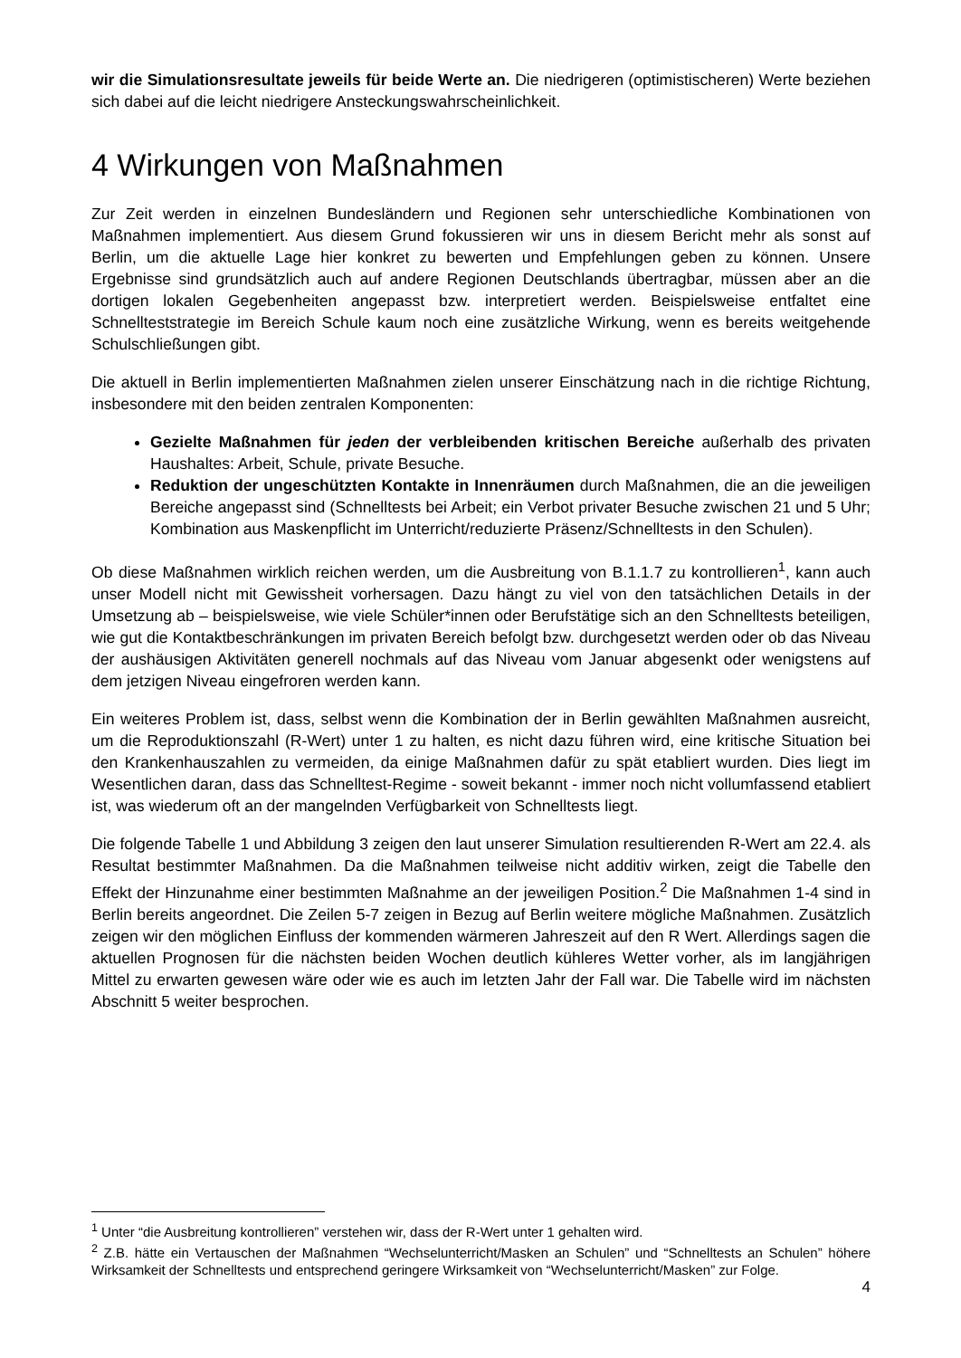wir die Simulationsresultate jeweils für beide Werte an. Die niedrigeren (optimistischeren) Werte beziehen sich dabei auf die leicht niedrigere Ansteckungswahrscheinlichkeit.
4 Wirkungen von Maßnahmen
Zur Zeit werden in einzelnen Bundesländern und Regionen sehr unterschiedliche Kombinationen von Maßnahmen implementiert. Aus diesem Grund fokussieren wir uns in diesem Bericht mehr als sonst auf Berlin, um die aktuelle Lage hier konkret zu bewerten und Empfehlungen geben zu können. Unsere Ergebnisse sind grundsätzlich auch auf andere Regionen Deutschlands übertragbar, müssen aber an die dortigen lokalen Gegebenheiten angepasst bzw. interpretiert werden. Beispielsweise entfaltet eine Schnellteststrategie im Bereich Schule kaum noch eine zusätzliche Wirkung, wenn es bereits weitgehende Schulschließungen gibt.
Die aktuell in Berlin implementierten Maßnahmen zielen unserer Einschätzung nach in die richtige Richtung, insbesondere mit den beiden zentralen Komponenten:
Gezielte Maßnahmen für jeden der verbleibenden kritischen Bereiche außerhalb des privaten Haushaltes: Arbeit, Schule, private Besuche.
Reduktion der ungeschützten Kontakte in Innenräumen durch Maßnahmen, die an die jeweiligen Bereiche angepasst sind (Schnelltests bei Arbeit; ein Verbot privater Besuche zwischen 21 und 5 Uhr; Kombination aus Maskenpflicht im Unterricht/reduzierte Präsenz/Schnelltests in den Schulen).
Ob diese Maßnahmen wirklich reichen werden, um die Ausbreitung von B.1.1.7 zu kontrollieren<sup>1</sup>, kann auch unser Modell nicht mit Gewissheit vorhersagen. Dazu hängt zu viel von den tatsächlichen Details in der Umsetzung ab – beispielsweise, wie viele Schüler*innen oder Berufstätige sich an den Schnelltests beteiligen, wie gut die Kontaktbeschränkungen im privaten Bereich befolgt bzw. durchgesetzt werden oder ob das Niveau der aushäusigen Aktivitäten generell nochmals auf das Niveau vom Januar abgesenkt oder wenigstens auf dem jetzigen Niveau eingefroren werden kann.
Ein weiteres Problem ist, dass, selbst wenn die Kombination der in Berlin gewählten Maßnahmen ausreicht, um die Reproduktionszahl (R-Wert) unter 1 zu halten, es nicht dazu führen wird, eine kritische Situation bei den Krankenhauszahlen zu vermeiden, da einige Maßnahmen dafür zu spät etabliert wurden. Dies liegt im Wesentlichen daran, dass das Schnelltest-Regime - soweit bekannt - immer noch nicht vollumfassend etabliert ist, was wiederum oft an der mangelnden Verfügbarkeit von Schnelltests liegt.
Die folgende Tabelle 1 und Abbildung 3 zeigen den laut unserer Simulation resultierenden R-Wert am 22.4. als Resultat bestimmter Maßnahmen. Da die Maßnahmen teilweise nicht additiv wirken, zeigt die Tabelle den Effekt der Hinzunahme einer bestimmten Maßnahme an der jeweiligen Position.<sup>2</sup> Die Maßnahmen 1-4 sind in Berlin bereits angeordnet. Die Zeilen 5-7 zeigen in Bezug auf Berlin weitere mögliche Maßnahmen. Zusätzlich zeigen wir den möglichen Einfluss der kommenden wärmeren Jahreszeit auf den R Wert. Allerdings sagen die aktuellen Prognosen für die nächsten beiden Wochen deutlich kühleres Wetter vorher, als im langjährigen Mittel zu erwarten gewesen wäre oder wie es auch im letzten Jahr der Fall war. Die Tabelle wird im nächsten Abschnitt 5 weiter besprochen.
<sup>1</sup> Unter “die Ausbreitung kontrollieren” verstehen wir, dass der R-Wert unter 1 gehalten wird.
<sup>2</sup> Z.B. hätte ein Vertauschen der Maßnahmen “Wechselunterricht/Masken an Schulen” und “Schnelltests an Schulen” höhere Wirksamkeit der Schnelltests und entsprechend geringere Wirksamkeit von “Wechselunterricht/Masken” zur Folge.
4